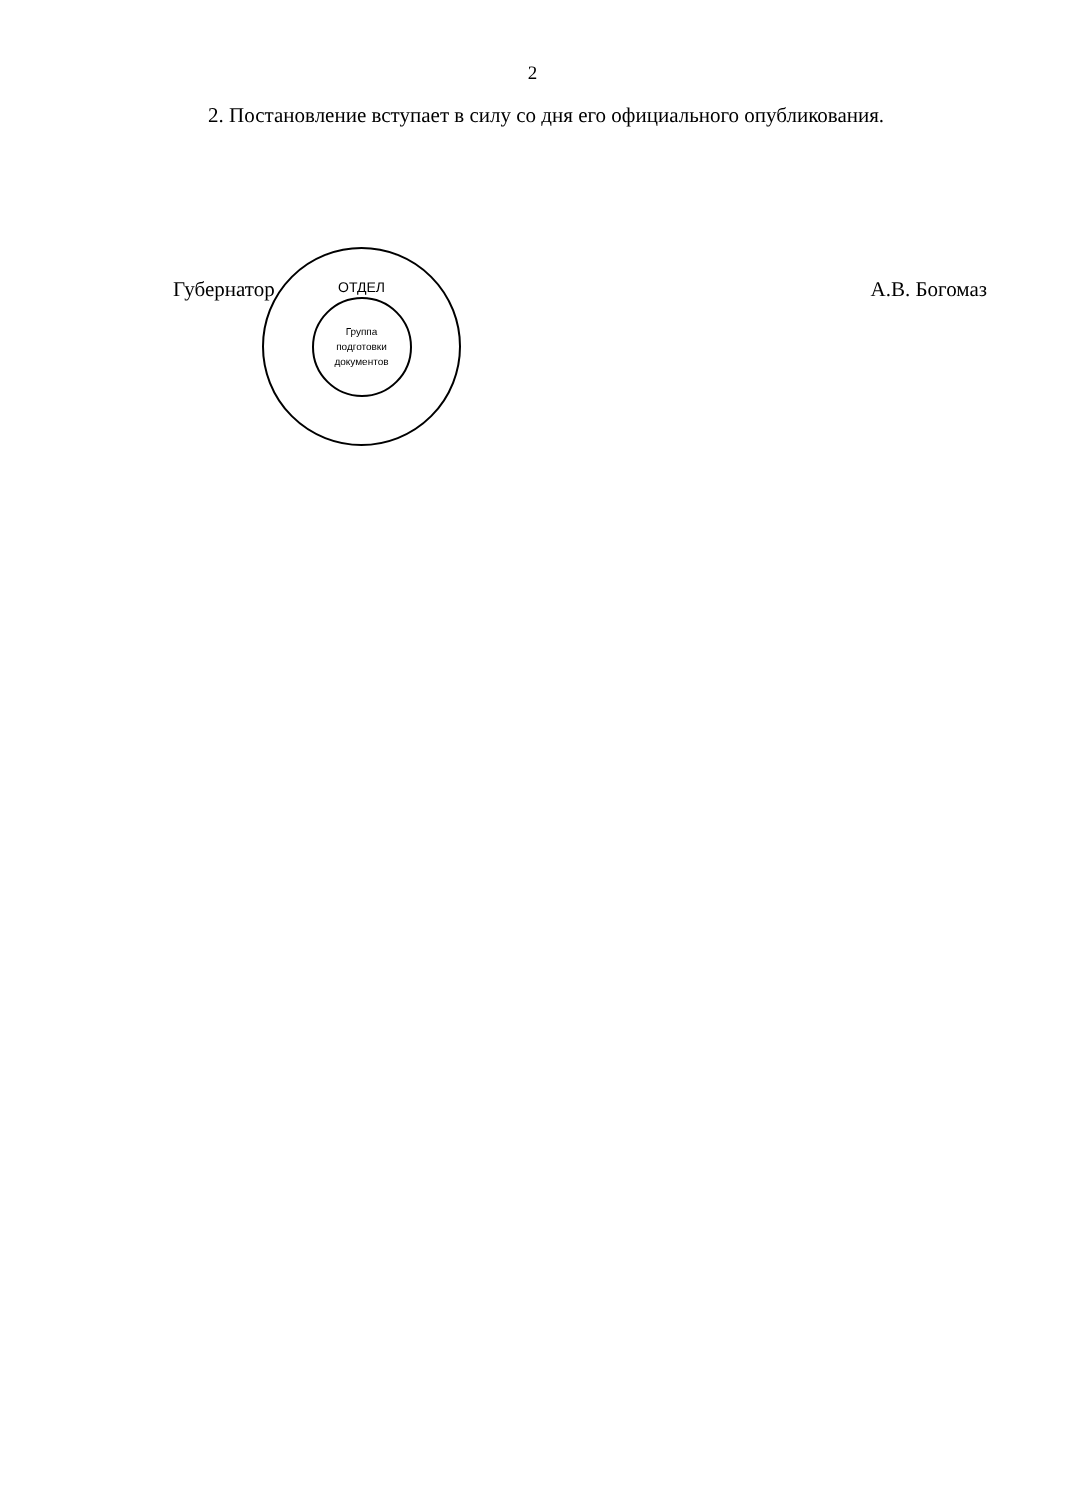2
2. Постановление вступает в силу со дня его официального опубли­кования.
Губернатор А.В. Богомаз
ОТДЕЛ
Группа
подготовки
документов